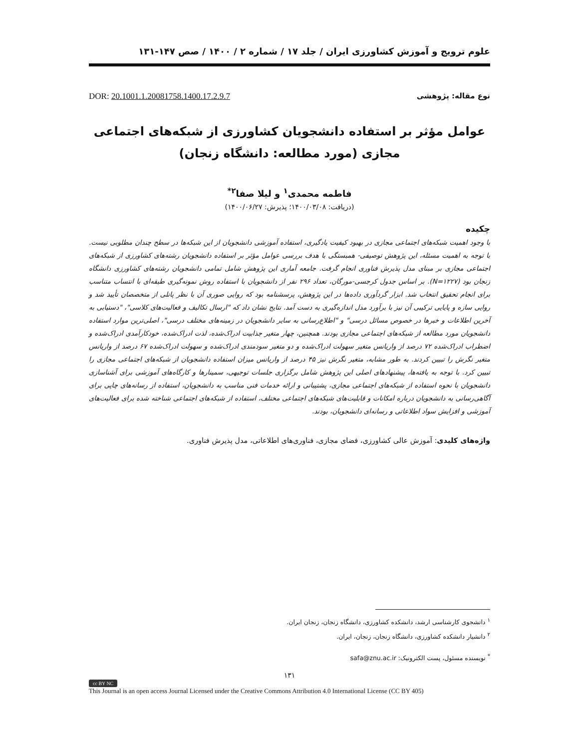علوم ترویج و آموزش کشاورزی ایران / جلد ۱۷ / شماره ۲ / ۱۴۰۰ / صص ۱۴۷-۱۳۱
نوع مقاله: پژوهشی DOR: 20.1001.1.20081758.1400.17.2.9.7
عوامل مؤثر بر استفاده دانشجویان کشاورزی از شبکه‌های اجتماعی مجازی (مورد مطالعه: دانشگاه زنجان)
فاطمه محمدی<sup>۱</sup> و لیلا صفا<sup>۲*</sup>
(دریافت: ۱۴۰۰/۰۳/۰۸؛ پذیرش: ۱۴۰۰/۰۶/۲۷)
چکیده
با وجود اهمیت شبکه‌های اجتماعی مجازی در بهبود کیفیت یادگیری، استفاده آموزشی دانشجویان از این شبکه‌ها در سطح چندان مطلوبی نیست. با توجه به اهمیت مسئله، این پژوهش توصیفی- همبستگی با هدف بررسی عوامل مؤثر بر استفاده دانشجویان رشته‌های کشاورزی از شبکه‌های اجتماعی مجازی بر مبنای مدل پذیرش فناوری انجام گرفت. جامعه آماری این پژوهش شامل تمامی دانشجویان رشته‌های کشاورزی دانشگاه زنجان بود (N=۱۲۲۷). بر اساس جدول کرجسی-مورگان، تعداد ۲۹۶ نفر از دانشجویان با استفاده روش نمونه‌گیری طبقه‌ای با انتساب متناسب برای انجام تحقیق انتخاب شد. ابزار گردآوری داده‌ها در این پژوهش، پرسشنامه بود که روایی صوری آن با نظر پانلی از متخصصان تأیید شد و روایی سازه و پایایی ترکیبی آن نیز با برآورد مدل اندازه‌گیری به دست آمد. نتایج نشان داد که "ارسال تکالیف و فعالیت‌های کلاسی"، "دستیابی به آخرین اطلاعات و خبرها در خصوص مسائل درسی" و "اطلاع‌رسانی به سایر دانشجویان در زمینه‌های مختلف درسی"، اصلی‌ترین موارد استفاده دانشجویان مورد مطالعه از شبکه‌های اجتماعی مجازی بودند. همچنین، چهار متغیر جذابیت ادراک‌شده، لذت ادراک‌شده، خودکارآمدی ادراک‌شده و اضطراب ادراک‌شده ۷۲ درصد از واریانس متغیر سهولت ادراک‌شده و دو متغیر سودمندی ادراک‌شده و سهولت ادراک‌شده ۶۷ درصد از واریانس متغیر نگرش را تبیین کردند. به طور مشابه، متغیر نگرش نیز ۴۵ درصد از واریانس میزان استفاده دانشجویان از شبکه‌های اجتماعی مجازی را تبیین کرد. با توجه به یافته‌ها، پیشنهادهای اصلی این پژوهش شامل برگزاری جلسات توجیهی، سمینارها و کارگاه‌های آموزشی برای آشناسازی دانشجویان با نحوه استفاده از شبکه‌های اجتماعی مجازی، پشتیبانی و ارائه خدمات فنی مناسب به دانشجویان، استفاده از رسانه‌های چاپی برای آگاهی‌رسانی به دانشجویان درباره امکانات و قابلیت‌های شبکه‌های اجتماعی مختلف، استفاده از شبکه‌های اجتماعی شناخته شده برای فعالیت‌های آموزشی و افزایش سواد اطلاعاتی و رسانه‌ای دانشجویان، بودند.
واژه‌های کلیدی: آموزش عالی کشاورزی، فضای مجازی، فناوری‌های اطلاعاتی، مدل پذیرش فناوری.
<sup>۱</sup> دانشجوی کارشناسی ارشد، دانشکده کشاورزی، دانشگاه زنجان، زنجان ایران.
<sup>۲</sup> دانشیار دانشکده کشاورزی، دانشگاه زنجان، زنجان، ایران.
<sup>*</sup> نویسنده مسئول، پست الکترونیک: safa@znu.ac.ir
۱۳۱
cc BY NC
This Journal is an open access Journal Licensed under the Creative Commons Attribution 4.0 International License (CC BY 405)